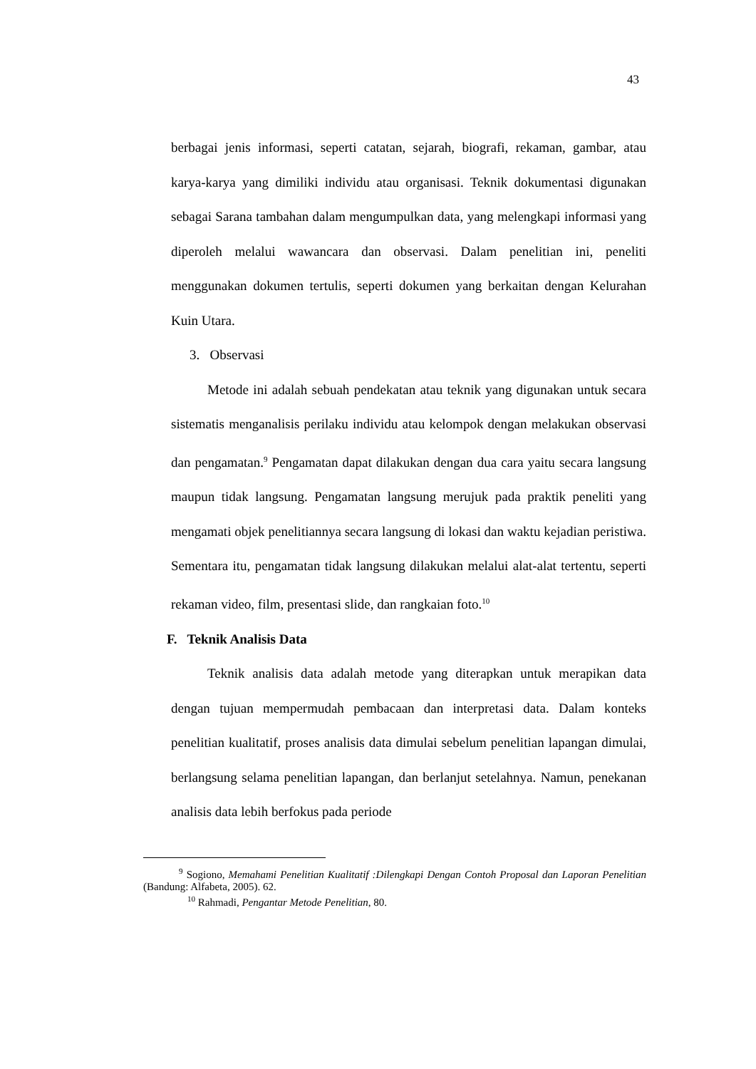43
berbagai jenis informasi, seperti catatan, sejarah, biografi, rekaman, gambar, atau karya-karya yang dimiliki individu atau organisasi. Teknik dokumentasi digunakan sebagai Sarana tambahan dalam mengumpulkan data, yang melengkapi informasi yang diperoleh melalui wawancara dan observasi. Dalam penelitian ini, peneliti menggunakan dokumen tertulis, seperti dokumen yang berkaitan dengan Kelurahan Kuin Utara.
3. Observasi
Metode ini adalah sebuah pendekatan atau teknik yang digunakan untuk secara sistematis menganalisis perilaku individu atau kelompok dengan melakukan observasi dan pengamatan.<sup>9</sup> Pengamatan dapat dilakukan dengan dua cara yaitu secara langsung maupun tidak langsung. Pengamatan langsung merujuk pada praktik peneliti yang mengamati objek penelitiannya secara langsung di lokasi dan waktu kejadian peristiwa. Sementara itu, pengamatan tidak langsung dilakukan melalui alat-alat tertentu, seperti rekaman video, film, presentasi slide, dan rangkaian foto.<sup>10</sup>
F. Teknik Analisis Data
Teknik analisis data adalah metode yang diterapkan untuk merapikan data dengan tujuan mempermudah pembacaan dan interpretasi data. Dalam konteks penelitian kualitatif, proses analisis data dimulai sebelum penelitian lapangan dimulai, berlangsung selama penelitian lapangan, dan berlanjut setelahnya. Namun, penekanan analisis data lebih berfokus pada periode
<sup>9</sup> Sogiono, Memahami Penelitian Kualitatif :Dilengkapi Dengan Contoh Proposal dan Laporan Penelitian (Bandung: Alfabeta, 2005). 62.
<sup>10</sup> Rahmadi, Pengantar Metode Penelitian, 80.